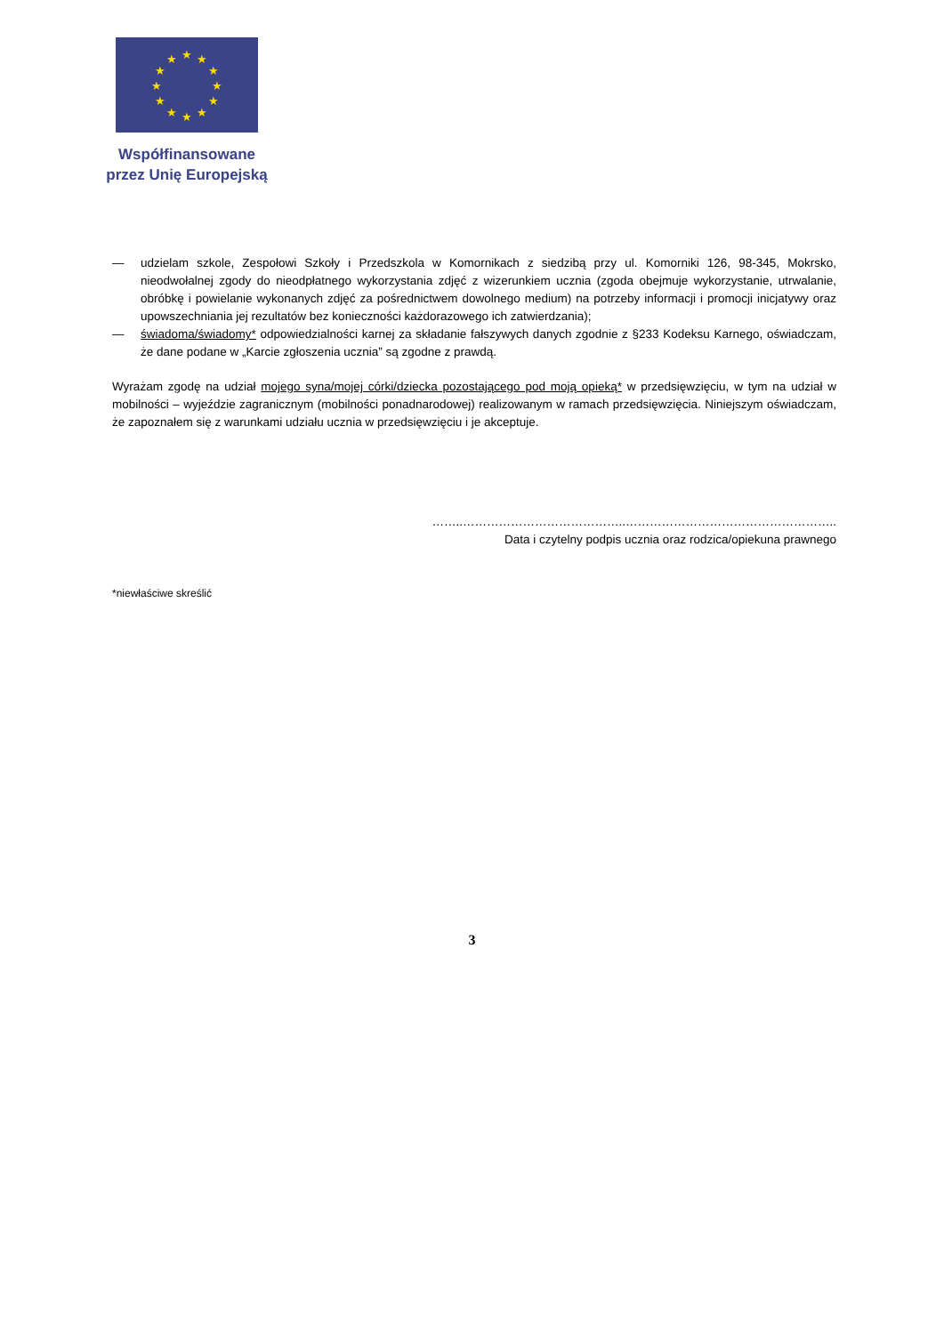★
★
★
★
★
★
★
★
★
★
★
★
Współfinansowane
przez Unię Europejską
— udzielam szkole, Zespołowi Szkoły i Przedszkola w Komornikach z siedzibą przy ul. Komorniki 126, 98-345, Mokrsko, nieodwołalnej zgody do nieodpłatnego wykorzystania zdjęć z wizerunkiem ucznia (zgoda obejmuje wykorzystanie, utrwalanie, obróbkę i powielanie wykonanych zdjęć za pośrednictwem dowolnego medium) na potrzeby informacji i promocji inicjatywy oraz upowszechniania jej rezultatów bez konieczności każdorazowego ich zatwierdzania);
— świadoma/świadomy* odpowiedzialności karnej za składanie fałszywych danych zgodnie z §233 Kodeksu Karnego, oświadczam, że dane podane w „Karcie zgłoszenia ucznia” są zgodne z prawdą.
Wyrażam zgodę na udział mojego syna/mojej córki/dziecka pozostającego pod moją opieką* w przedsięwzięciu, w tym na udział w mobilności – wyjeździe zagranicznym (mobilności ponadnarodowej) realizowanym w ramach przedsięwzięcia. Niniejszym oświadczam, że zapoznałem się z warunkami udziału ucznia w przedsięwzięciu i je akceptuje.
……..…………………………………..……………………………………………..
Data i czytelny podpis ucznia oraz rodzica/opiekuna prawnego
*niewłaściwe skreślić
3